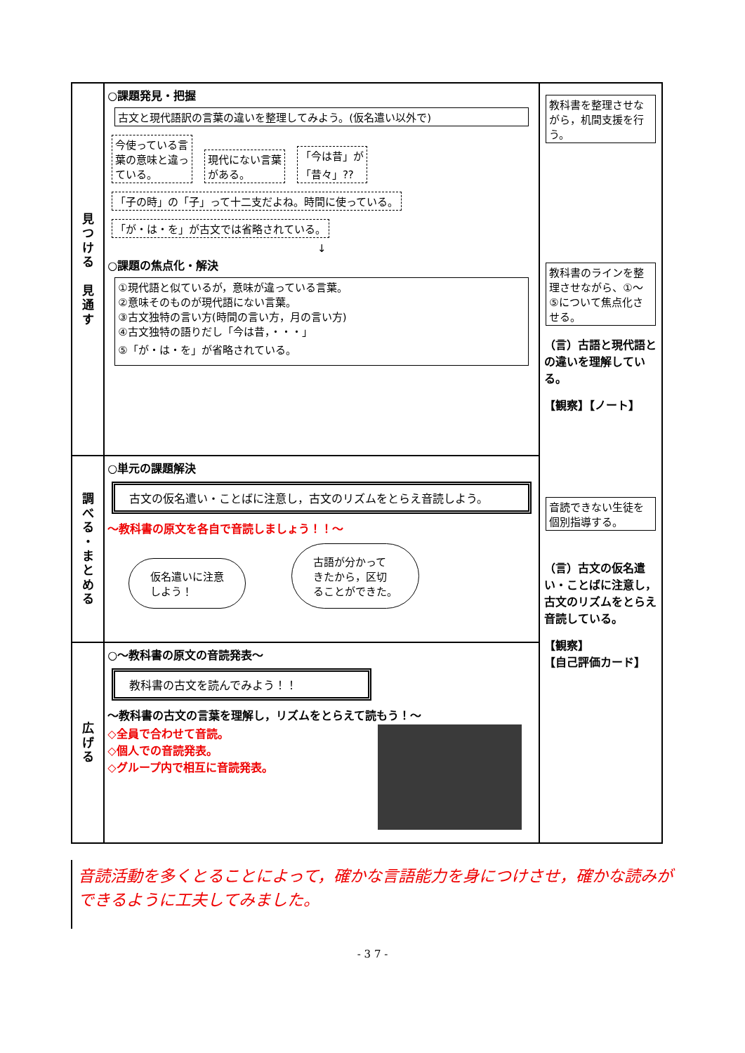| 見 つ け る 見 通 す | ○課題発見・把握 古文と現代語訳の言葉の違いを整理してみよう。(仮名遣い以外で) 今使っている言 葉の意味と違っ ている。 現代にない言葉 がある。 「今は昔」が 「昔々」?? 「子の時」の「子」って十二支だよね。時間に使っている。 「が・は・を」が古文では省略されている。 ↓ ○課題の焦点化・解決 ①現代語と似ているが，意味が違っている言葉。 ②意味そのものが現代語にない言葉。 ③古文独特の言い方(時間の言い方，月の言い方) ④古文独特の語りだし「今は昔，・・・」 ⑤「が・は・を」が省略されている。 | 教科書を整理させながら，机間支援を行う。 教科書のラインを整理させながら、①～⑤について焦点化させる。 （言）古語と現代語との違いを理解している。 【観察】【ノート】 音読できない生徒を個別指導する。 （言）古文の仮名遣い・ことばに注意し，古文のリズムをとらえ音読している。 【観察】 【自己評価カード】 |
| 調 べ る ・ ま と め る | ○単元の課題解決 古文の仮名遣い・ことばに注意し，古文のリズムをとらえ音読しよう。 ～教科書の原文を各自で音読しましょう！！～ 仮名遣いに注意 しよう！ 古語が分かって きたから，区切 ることができた。 | |
| 広 げ る | ○～教科書の原文の音読発表～ 教科書の古文を読んでみよう！！ ～教科書の古文の言葉を理解し，リズムをとらえて読もう！～ ◇全員で合わせて音読。 ◇個人での音読発表。 ◇グループ内で相互に音読発表。 | |
音読活動を多くとることによって，確かな言語能力を身につけさせ，確かな読みができるように工夫してみました。
- 3 7 -